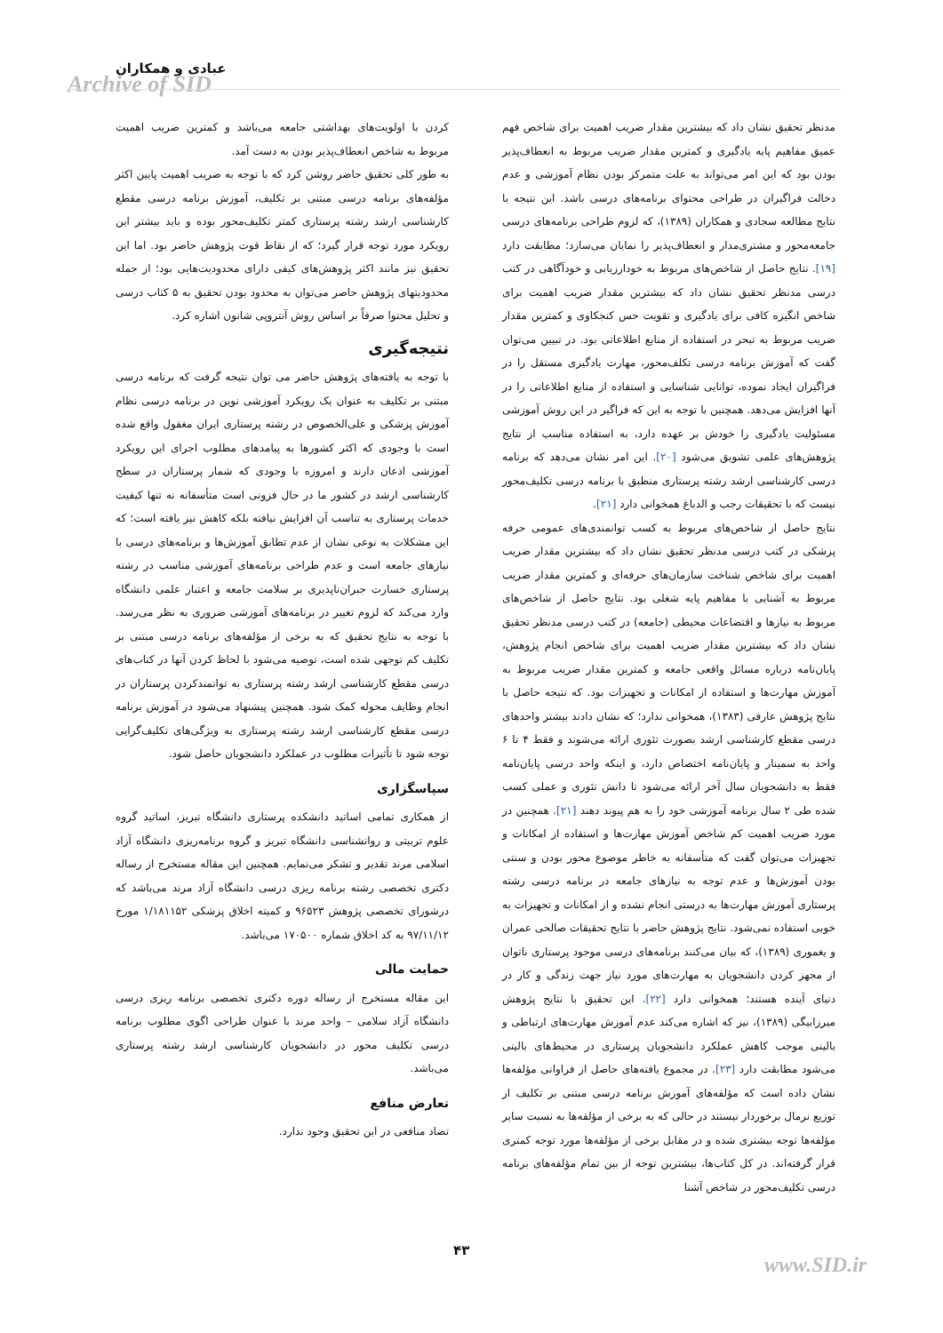عبادی و همکاران
Archive of SID
مدنظر تحقیق نشان داد که بیشترین مقدار ضریب اهمیت برای شاخص فهم عمیق مفاهیم پایه یادگیری و کمترین مقدار ضریب مربوط به انعطاف‌پذیر بودن بود که این امر می‌تواند به علت متمرکز بودن نظام آموزشی و عدم دخالت فراگیران در طراحی محتوای برنامه‌های درسی باشد. این نتیجه با نتایج مطالعه سجادی و همکاران (۱۳۸۹)، که لزوم طراحی برنامه‌های درسی جامعه‌محور و مشتری‌مدار و انعطاف‌پذیر را نمایان می‌سازد؛ مطابقت دارد [۱۹]. نتایج حاصل از شاخص‌های مربوط به خودارزیابی و خودآگاهی در کتب درسی مدنظر تحقیق نشان داد که بیشترین مقدار ضریب اهمیت برای شاخص انگیزه کافی برای یادگیری و تقویت حس کنجکاوی و کمترین مقدار ضریب مربوط به تبحر در استفاده از منابع اطلاعاتی بود. در تبیین می‌توان گفت که آموزش برنامه درسی تکلف‌محور، مهارت یادگیری مستقل را در فراگیران ایجاد نموده، توانایی شناسایی و استفاده از منابع اطلاعاتی را در آنها افزایش می‌دهد. همچنین با توجه به این که فراگیر در این روش آموزشی مسئولیت یادگیری را خودش بر عهده دارد، به استفاده مناسب از نتایج پژوهش‌های علمی تشویق می‌شود [۲۰]. این امر نشان می‌دهد که برنامه درسی کارشناسی ارشد رشته پرستاری منطبق با برنامه درسی تکلیف‌محور نیست که با تحقیقات رجب و الدباغ همخوانی دارد [۲۱].
نتایج حاصل از شاخص‌های مربوط به کسب توانمندی‌های عمومی حرفه پزشکی در کتب درسی مدنظر تحقیق نشان داد که بیشترین مقدار ضریب اهمیت برای شاخص شناخت سازمان‌های حرفه‌ای و کمترین مقدار ضریب مربوط به آشنایی با مفاهیم پایه شغلی بود. نتایج حاصل از شاخص‌های مربوط به نیازها و اقتضاعات محیطی (جامعه) در کتب درسی مدنظر تحقیق نشان داد که بیشترین مقدار ضریب اهمیت برای شاخص انجام پژوهش، پایان‌نامه درباره مسائل واقعی جامعه و کمترین مقدار ضریب مربوط به آموزش مهارت‌ها و استفاده از امکانات و تجهیزات بود. که نتیجه حاصل با نتایج پژوهش عارفی (۱۳۸۳)، همخوانی ندارد؛ که نشان دادند بیشتر واحدهای درسی مقطع کارشناسی ارشد بصورت تئوری ارائه می‌شوند و فقط ۴ تا ۶ واحد به سمینار و پایان‌نامه اختصاص دارد، و اینکه واحد درسی پایان‌نامه فقط به دانشجویان سال آخر ارائه می‌شود تا دانش تئوری و عملی کسب شده طی ۲ سال برنامه آموزشی خود را به هم پیوند دهند [۲۱]. همچنین در مورد ضریب اهمیت کم شاخص آموزش مهارت‌ها و استفاده از امکانات و تجهیزات می‌توان گفت که متأسفانه به خاطر موضوع محور بودن و سنتی بودن آموزش‌ها و عدم توجه به نیازهای جامعه در برنامه درسی رشته پرستاری آموزش مهارت‌ها به درستی انجام نشده و از امکانات و تجهیزات به خوبی استفاده نمی‌شود. نتایج پژوهش حاضر با نتایج تحقیقات صالحی عمران و یغموری (۱۳۸۹)، که بیان می‌کنند برنامه‌های درسی موجود پرستاری ناتوان از مجهز کردن دانشجویان به مهارت‌های مورد نیاز جهت زندگی و کار در دنیای آینده هستند؛ همخوانی دارد [۲۲]. این تحقیق با نتایج پژوهش میرزابیگی (۱۳۸۹)، نیز که اشاره می‌کند عدم آموزش مهارت‌های ارتباطی و بالینی موجب کاهش عملکرد دانشجویان پرستاری در محیط‌های بالینی می‌شود مطابقت دارد [۲۳]. در مجموع یافته‌های حاصل از فراوانی مؤلفه‌ها نشان داده است که مؤلفه‌های آموزش برنامه درسی مبتنی بر تکلیف از توزیع نرمال برخوردار نیستند در حالی که به برخی از مؤلفه‌ها به نسبت سایر مؤلفه‌ها توجه بیشتری شده و در مقابل برخی از مؤلفه‌ها مورد توجه کمتری قرار گرفته‌اند. در کل کتاب‌ها، بیشترین توجه از بین تمام مؤلفه‌های برنامه درسی تکلیف‌محور در شاخص آشنا
کردن با اولویت‌های بهداشتی جامعه می‌باشد و کمترین ضریب اهمیت مربوط به شاخص انعطاف‌پذیر بودن به دست آمد.
به طور کلی تحقیق حاضر روشن کرد که با توجه به ضریب اهمیت پایین اکثر مؤلفه‌های برنامه درسی مبتنی بر تکلیف، آموزش برنامه درسی مقطع کارشناسی ارشد رشته پرستاری کمتر تکلیف‌محور بوده و باید بیشتر این رویکرد مورد توجه قرار گیرد؛ که از نقاط قوت پژوهش حاضر بود. اما این تحقیق نیز مانند اکثر پژوهش‌های کیفی دارای محدودیت‌هایی بود؛ از جمله محدودیتهای پژوهش حاضر می‌توان به محدود بودن تحقیق به ۵ کتاب درسی و تحلیل محتوا صرفاً بر اساس روش آنتروپی شانون اشاره کرد.
نتیجه‌گیری
با توجه به یافته‌های پژوهش حاضر می توان نتیجه گرفت که برنامه درسی مبتنی بر تکلیف به عنوان یک رویکرد آموزشی نوین در برنامه درسی نظام آموزش پزشکی و علی‌الخصوص در رشته پرستاری ایران مغفول واقع شده است با وجودی که اکثر کشورها به پیامدهای مطلوب اجرای این رویکرد آموزشی اذعان دارند و امروزه با وجودی که شمار پرستاران در سطح کارشناسی ارشد در کشور ما در حال فزونی است متأسفانه نه تنها کیفیت خدمات پرستاری به تناسب آن افزایش نیافته بلکه کاهش نیز یافته است؛ که این مشکلات به نوعی نشان از عدم تطابق آموزش‌ها و برنامه‌های درسی با نیازهای جامعه است و عدم طراحی برنامه‌های آموزشی مناسب در رشته پرستاری خسارت جبران‌ناپذیری بر سلامت جامعه و اعتبار علمی دانشگاه وارد می‌کند که لزوم تغییر در برنامه‌های آموزشی ضروری به نظر می‌رسد. با توجه به نتایج تحقیق که به برخی از مؤلفه‌های برنامه درسی مبتنی بر تکلیف کم توجهی شده است، توصیه می‌شود با لحاظ کردن آنها در کتاب‌های درسی مقطع کارشناسی ارشد رشته پرستاری به توانمندکردن پرستاران در انجام وظایف محوله کمک شود. همچنین پیشنهاد می‌شود در آموزش برنامه درسی مقطع کارشناسی ارشد رشته پرستاری به ویژگی‌های تکلیف‌گرایی توجه شود تا تأثیرات مطلوب در عملکرد دانشجویان حاصل شود.
سپاسگزاری
از همکاری تمامی اساتید دانشکده پرستاری دانشگاه تبریز، اساتید گروه علوم تربیتی و روانشناسی دانشگاه تبریز و گروه برنامه‌ریزی دانشگاه آزاد اسلامی مرند تقدیر و تشکر می‌نمایم. همچنین این مقاله مستخرج از رساله دکتری تخصصی رشته برنامه ریزی درسی دانشگاه آزاد مرند می‌باشد که درشورای تخصصی پژوهش ۹۶۵۲۳ و کمیته اخلاق پزشکی ۱/۱۸۱۱۵۲ مورخ ۹۷/۱۱/۱۲ به کد اخلاق شماره ۱۷۰۵۰۰ می‌باشد.
حمایت مالی
این مقاله مستخرج از رساله دوره دکتری تخصصی برنامه ریزی درسی دانشگاه آزاد سلامی – واحد مرند با عنوان طراحی اگوی مطلوب برنامه درسی تکلیف محور در دانشجویان کارشناسی ارشد رشته پرستاری می‌باشد.
تعارض منافع
تضاد منافعی در این تحقیق وجود ندارد.
۴۳
www.SID.ir